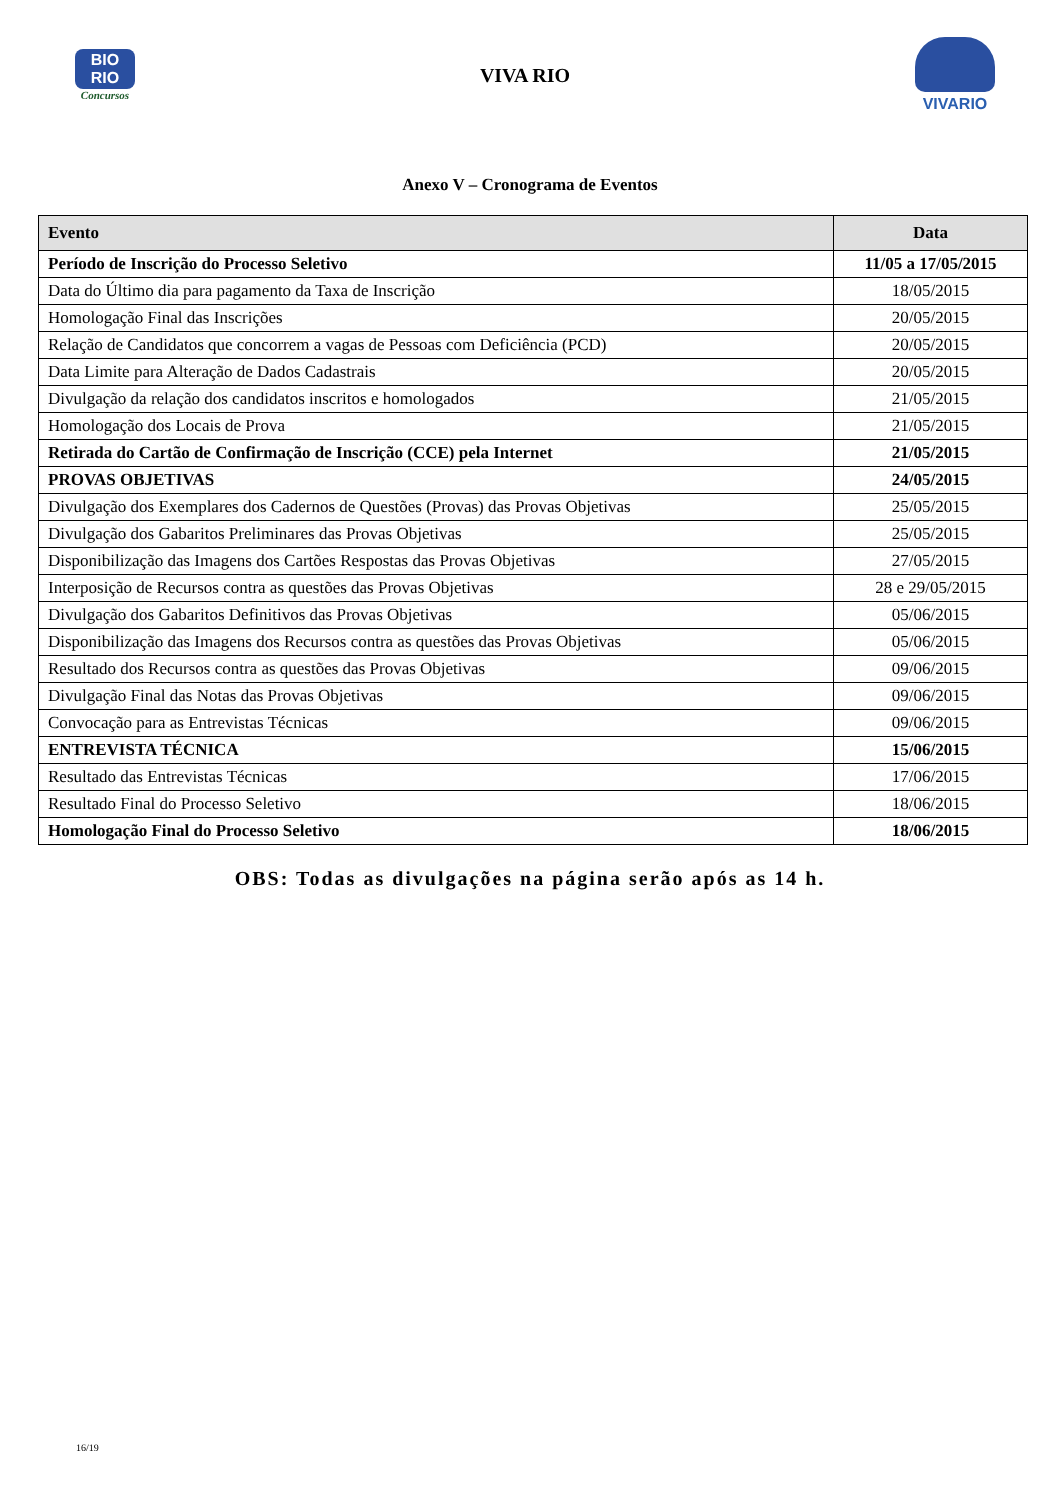BIO
RIO
Concursos
VIVA RIO
VIVARIO
Anexo V – Cronograma de Eventos
| Evento | Data |
| --- | --- |
| Período de Inscrição do Processo Seletivo | 11/05 a 17/05/2015 |
| Data do Último dia para pagamento da Taxa de Inscrição | 18/05/2015 |
| Homologação Final das Inscrições | 20/05/2015 |
| Relação de Candidatos que concorrem a vagas de Pessoas com Deficiência (PCD) | 20/05/2015 |
| Data Limite para Alteração de Dados Cadastrais | 20/05/2015 |
| Divulgação da relação dos candidatos inscritos e homologados | 21/05/2015 |
| Homologação dos Locais de Prova | 21/05/2015 |
| Retirada do Cartão de Confirmação de Inscrição (CCE) pela Internet | 21/05/2015 |
| PROVAS OBJETIVAS | 24/05/2015 |
| Divulgação dos Exemplares dos Cadernos de Questões (Provas) das Provas Objetivas | 25/05/2015 |
| Divulgação dos Gabaritos Preliminares das Provas Objetivas | 25/05/2015 |
| Disponibilização das Imagens dos Cartões Respostas das Provas Objetivas | 27/05/2015 |
| Interposição de Recursos contra as questões das Provas Objetivas | 28 e 29/05/2015 |
| Divulgação dos Gabaritos Definitivos das Provas Objetivas | 05/06/2015 |
| Disponibilização das Imagens dos Recursos contra as questões das Provas Objetivas | 05/06/2015 |
| Resultado dos Recursos contra as questões das Provas Objetivas | 09/06/2015 |
| Divulgação Final das Notas das Provas Objetivas | 09/06/2015 |
| Convocação para as Entrevistas Técnicas | 09/06/2015 |
| ENTREVISTA TÉCNICA | 15/06/2015 |
| Resultado das Entrevistas Técnicas | 17/06/2015 |
| Resultado Final do Processo Seletivo | 18/06/2015 |
| Homologação Final do Processo Seletivo | 18/06/2015 |
OBS: Todas as divulgações na página serão após as 14 h.
16/19